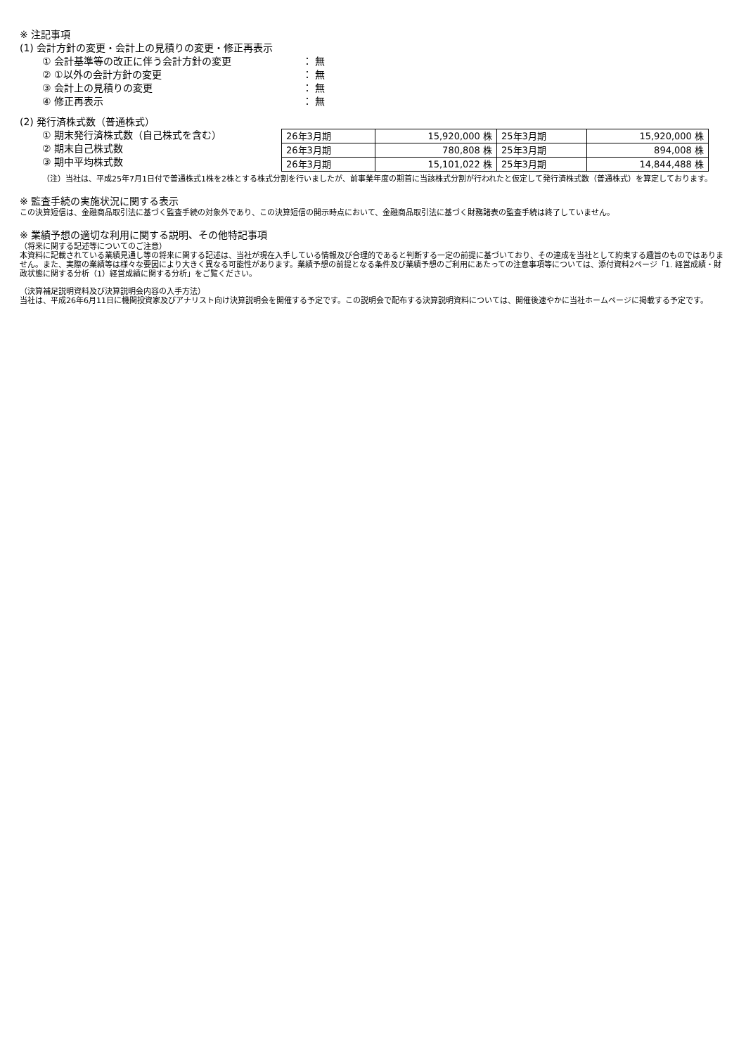※ 注記事項
(1) 会計方針の変更・会計上の見積りの変更・修正再表示
① 会計基準等の改正に伴う会計方針の変更 ： 無
② ①以外の会計方針の変更 ： 無
③ 会計上の見積りの変更 ： 無
④ 修正再表示 ： 無
(2) 発行済株式数（普通株式）
① 期末発行済株式数（自己株式を含む）
② 期末自己株式数
③ 期中平均株式数
| 26年3月期 | 15,920,000 株 | 25年3月期 | 15,920,000 株 |
| 26年3月期 | 780,808 株 | 25年3月期 | 894,008 株 |
| 26年3月期 | 15,101,022 株 | 25年3月期 | 14,844,488 株 |
（注）当社は、平成25年7月1日付で普通株式1株を2株とする株式分割を行いましたが、前事業年度の期首に当該株式分割が行われたと仮定して発行済株式数（普通株式）を算定しております。
※ 監査手続の実施状況に関する表示
この決算短信は、金融商品取引法に基づく監査手続の対象外であり、この決算短信の開示時点において、金融商品取引法に基づく財務諸表の監査手続は終了していません。
※ 業績予想の適切な利用に関する説明、その他特記事項
（将来に関する記述等についてのご注意）
本資料に記載されている業績見通し等の将来に関する記述は、当社が現在入手している情報及び合理的であると判断する一定の前提に基づいており、その達成を当社として約束する趣旨のものではありません。また、実際の業績等は様々な要因により大きく異なる可能性があります。業績予想の前提となる条件及び業績予想のご利用にあたっての注意事項等については、添付資料2ページ「1. 経営成績・財政状態に関する分析（1）経営成績に関する分析」をご覧ください。
（決算補足説明資料及び決算説明会内容の入手方法）
当社は、平成26年6月11日に機関投資家及びアナリスト向け決算説明会を開催する予定です。この説明会で配布する決算説明資料については、開催後速やかに当社ホームページに掲載する予定です。